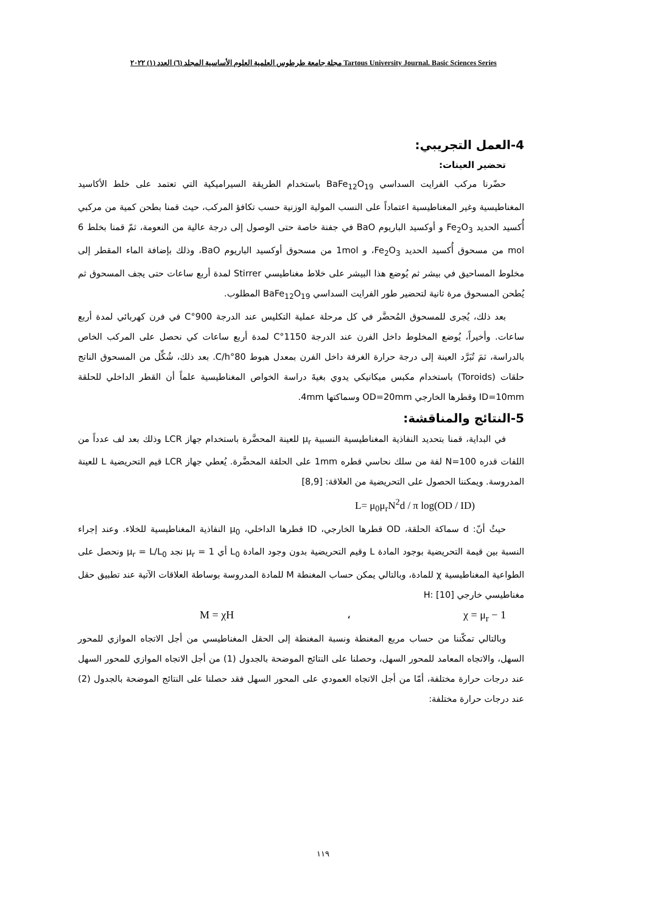مجلة جامعة طرطوس العلمية العلوم الأساسية المجلد (٦) العدد (١) ٢٠٢٢ Tartous University Journal. Basic Sciences Series
4-العمل التجريبي:
تحضير العينات:
حضّرنا مركب الفرايت السداسي BaFe<sub>12</sub>O<sub>19</sub> باستخدام الطريقة السيراميكية التي تعتمد على خلط الأكاسيد المغناطيسية وغير المغناطيسية اعتماداً على النسب المولية الوزنية حسب تكافؤ المركب، حيث قمنا بطحن كمية من مركبي أُكسيد الحديد Fe<sub>2</sub>O<sub>3</sub> و أوكسيد الباريوم BaO في جفنة خاصة حتى الوصول إلى درجة عالية من النعومة، ثمّ قمنا بخلط 6 mol من مسحوق أُكسيد الحديد Fe<sub>2</sub>O<sub>3</sub>، و 1mol من مسحوق أوكسيد الباريوم BaO، وذلك بإضافة الماء المقطر إلى مخلوط المساحيق في بيشر ثم يُوضع هذا البيشر على خلاط مغناطيسي Stirrer لمدة أربع ساعات حتى يجف المسحوق ثم يُطحن المسحوق مرة ثانية لتحضير طور الفرايت السداسي BaFe<sub>12</sub>O<sub>19</sub> المطلوب.
بعد ذلك، يُجرى للمسحوق المُحضَّر في كل مرحلة عملية التكليس عند الدرجة 900°C في فرن كهربائي لمدة أربع ساعات. وأخيراً، يُوضع المخلوط داخل الفرن عند الدرجة 1150°C لمدة أربع ساعات كي نحصل على المركب الخاص بالدراسة، ثمَ تُبَرَّد العينة إلى درجة حرارة الغرفة داخل الفرن بمعدل هبوط 80°C/h. بعد ذلك، شُكِّل من المسحوق الناتج حلقات (Toroids) باستخدام مكبس ميكانيكي يدوي بغيةَ دراسة الخواص المغناطيسية علماً أن القطر الداخلي للحلقة ID=10mm وقطرها الخارجي OD=20mm وسماكتها 4mm.
5-النتائج والمناقشة:
في البداية، قمنا بتحديد النفاذية المغناطيسية النسبية μ<sub>r</sub> للعينة المحضَّرة باستخدام جهاز LCR وذلك بعد لف عدداً من اللفات قدره N=100 لفة من سلك نحاسي قطره 1mm على الحلقة المحضَّرة. يُعطي جهاز LCR قيم التحريضية L للعينة المدروسة. ويمكننا الحصول على التحريضية من العلاقة: [8,9]
L= μ<sub>0</sub>μ<sub>r</sub>N<sup>2</sup>d / π log(OD / ID)
حيثُ أنّ: d سماكة الحلقة، OD قطرها الخارجي، ID قطرها الداخلي، μ<sub>0</sub> النفاذية المغناطيسية للخلاء. وعند إجراء النسبة بين قيمة التحريضية بوجود المادة L وقيم التحريضية بدون وجود المادة L<sub>0</sub> أي μ<sub>r</sub> = 1 نجد μ<sub>r</sub> = L/L<sub>0</sub> ونحصل على الطواعية المغناطيسية χ للمادة، وبالتالي يمكن حساب المغنطة M للمادة المدروسة بوساطة العلاقات الآتية عند تطبيق حقل مغناطيسي خارجي H: [10]
χ = μ<sub>r</sub> − 1 ، M = χH
وبالتالي تمكّننا من حساب مربع المغنطة ونسبة المغنطة إلى الحقل المغناطيسي من أجل الاتجاه الموازي للمحور السهل، والاتجاه المعامد للمحور السهل، وحصلنا على النتائج الموضحة بالجدول (1) من أجل الاتجاه الموازي للمحور السهل عند درجات حرارة مختلفة، أمّا من أجل الاتجاه العمودي على المحور السهل فقد حصلنا على النتائج الموضحة بالجدول (2) عند درجات حرارة مختلفة:
١١٩